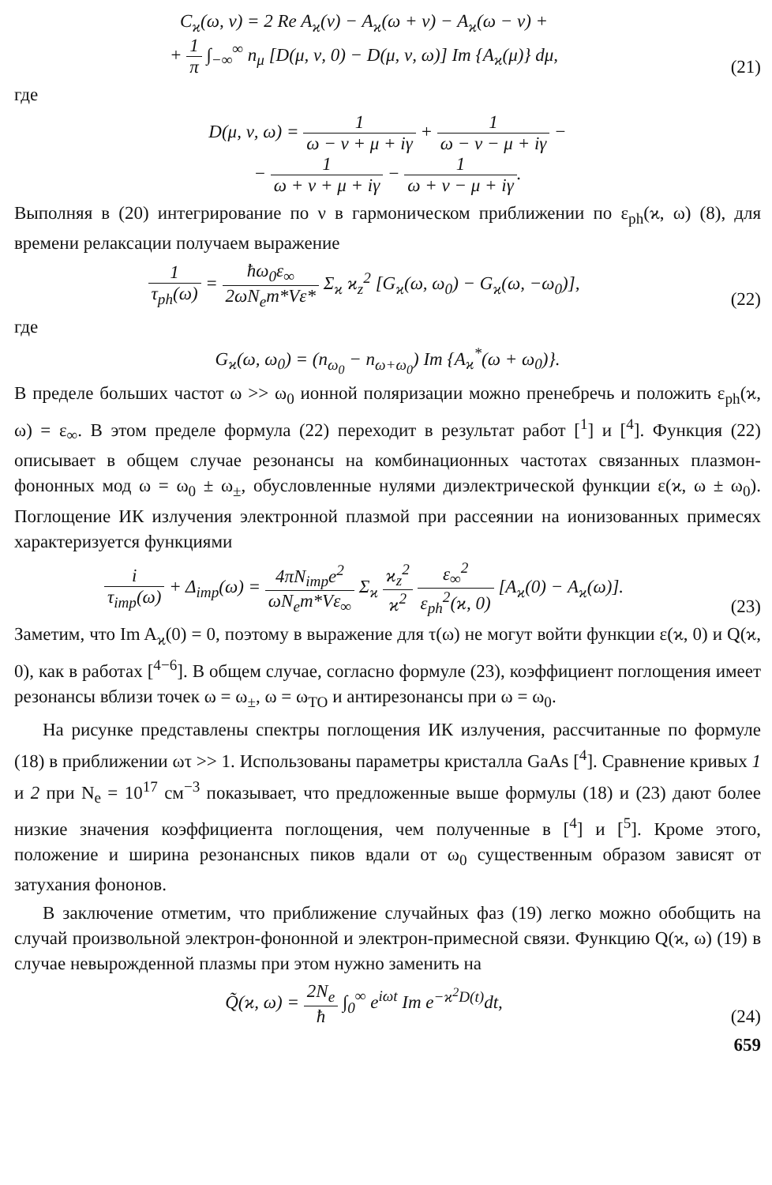C<sub>ϰ</sub>(ω, ν) = 2 Re A<sub>ϰ</sub>(ν) − A<sub>ϰ</sub>(ω + ν) − A<sub>ϰ</sub>(ω − ν) +
+ 1 π ∫<sub>−∞</sub><sup>∞</sup> n<sub>μ</sub> [D(μ, ν, 0) − D(μ, ν, ω)] Im {A<sub>ϰ</sub>(μ)} dμ,
(21)
где
D(μ, ν, ω) = 1 ω − ν + μ + iγ + 1 ω − ν − μ + iγ −
− 1 ω + ν + μ + iγ − 1 ω + ν − μ + iγ.
Выполняя в (20) интегрирование по ν в гармоническом приближении по ε<sub>ph</sub>(ϰ, ω) (8), для времени релаксации получаем выражение
1 τ<sub>ph</sub>(ω) = ħω<sub>0</sub>ε<sub>∞</sub> 2ωN<sub>e</sub>m*Vε* Σ<sub>ϰ</sub> ϰ<sub>z</sub><sup>2</sup> [G<sub>ϰ</sub>(ω, ω<sub>0</sub>) − G<sub>ϰ</sub>(ω, −ω<sub>0</sub>)],
(22)
где
G<sub>ϰ</sub>(ω, ω<sub>0</sub>) = (n<sub>ω<sub>0</sub></sub> − n<sub>ω+ω<sub>0</sub></sub>) Im {A<sub>ϰ</sub><sup>*</sup>(ω + ω<sub>0</sub>)}.
В пределе больших частот ω >> ω<sub>0</sub> ионной поляризации можно пренебречь и положить ε<sub>ph</sub>(ϰ, ω) = ε<sub>∞</sub>. В этом пределе формула (22) переходит в результат работ [<sup>1</sup>] и [<sup>4</sup>]. Функция (22) описывает в общем случае резонансы на комбинационных частотах связанных плазмон-фононных мод ω = ω<sub>0</sub> ± ω<sub>±</sub>, обусловленные нулями диэлектрической функции ε(ϰ, ω ± ω<sub>0</sub>). Поглощение ИК излучения электронной плазмой при рассеянии на ионизованных примесях характеризуется функциями
i τ<sub>imp</sub>(ω) + Δ<sub>imp</sub>(ω) = 4πN<sub>imp</sub>e<sup>2</sup> ωN<sub>e</sub>m*Vε<sub>∞</sub> Σ<sub>ϰ</sub> ϰ<sub>z</sub><sup>2</sup> ϰ<sup>2</sup> ε<sub>∞</sub><sup>2</sup> ε<sub>ph</sub><sup>2</sup>(ϰ, 0) [A<sub>ϰ</sub>(0) − A<sub>ϰ</sub>(ω)].
(23)
Заметим, что Im A<sub>ϰ</sub>(0) = 0, поэтому в выражение для τ(ω) не могут войти функции ε(ϰ, 0) и Q(ϰ, 0), как в работах [<sup>4−6</sup>]. В общем случае, согласно формуле (23), коэффициент поглощения имеет резонансы вблизи точек ω = ω<sub>±</sub>, ω = ω<sub>TO</sub> и антирезонансы при ω = ω<sub>0</sub>.
На рисунке представлены спектры поглощения ИК излучения, рассчитанные по формуле (18) в приближении ωτ >> 1. Использованы параметры кристалла GaAs [<sup>4</sup>]. Сравнение кривых 1 и 2 при N<sub>e</sub> = 10<sup>17</sup> см<sup>−3</sup> показывает, что предложенные выше формулы (18) и (23) дают более низкие значения коэффициента поглощения, чем полученные в [<sup>4</sup>] и [<sup>5</sup>]. Кроме этого, положение и ширина резонансных пиков вдали от ω<sub>0</sub> существенным образом зависят от затухания фононов.
В заключение отметим, что приближение случайных фаз (19) легко можно обобщить на случай произвольной электрон-фононной и электрон-примесной связи. Функцию Q(ϰ, ω) (19) в случае невырожденной плазмы при этом нужно заменить на
Q̃(ϰ, ω) = 2N<sub>e</sub> ħ ∫<sub>0</sub><sup>∞</sup> e<sup>iωt</sup> Im e<sup>−ϰ<sup>2</sup>D(t)</sup>dt,
(24)
659